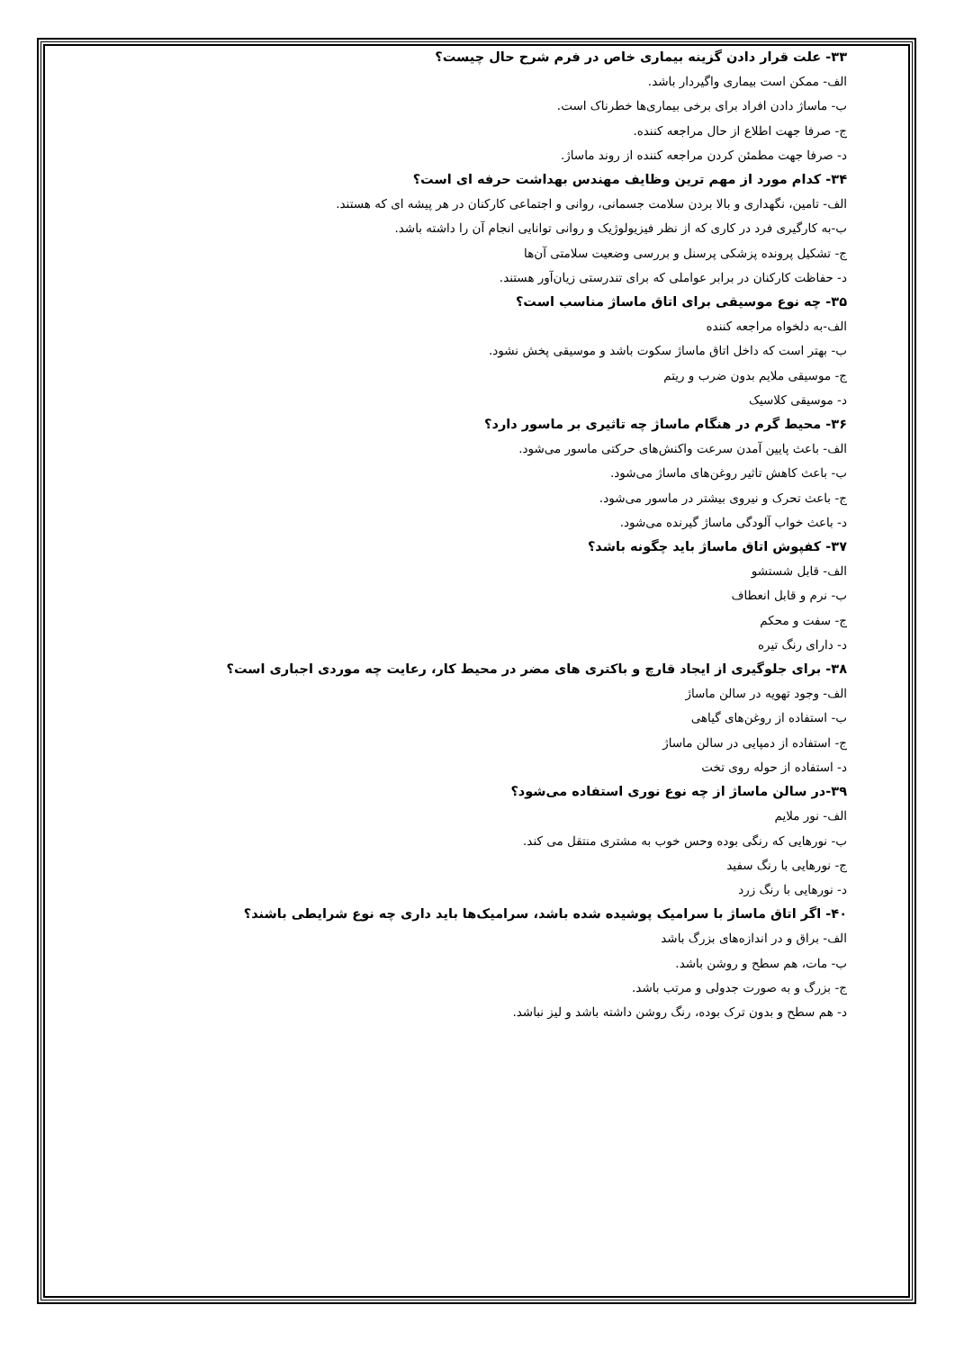۳۳- علت قرار دادن گزینه بیماری خاص در فرم شرح حال چیست؟
الف- ممکن است بیماری واگیردار باشد.
ب- ماساژ دادن افراد برای برخی بیماری‌ها خطرناک است.
ج- صرفا جهت اطلاع از حال مراجعه کننده.
د- صرفا جهت مطمئن کردن مراجعه کننده از روند ماساژ.
۳۴- کدام مورد از مهم ترین وظایف مهندس بهداشت حرفه ای است؟
الف- تامین، نگهداری و بالا بردن سلامت جسمانی، روانی و اجتماعی کارکنان در هر پیشه ای که هستند.
ب-به کارگیری فرد در کاری که از نظر فیزیولوژیک و روانی توانایی انجام آن را داشته باشد.
ج- تشکیل پرونده پزشکی پرسنل و بررسی وضعیت سلامتی آن‌ها
د- حفاظت کارکنان در برابر عواملی که برای تندرستی زیان‌آور هستند.
۳۵- چه نوع موسیقی برای اتاق ماساژ مناسب است؟
الف-به دلخواه مراجعه کننده
ب- بهتر است که داخل اتاق ماساژ سکوت باشد و موسیقی پخش نشود.
ج- موسیقی ملایم بدون ضرب و ریتم
د- موسیقی کلاسیک
۳۶- محیط گرم در هنگام ماساژ چه تاثیری بر ماسور دارد؟
الف- باعث پایین آمدن سرعت واکنش‌های حرکتی ماسور می‌شود.
ب- باعث کاهش تاثیر روغن‌های ماساژ می‌شود.
ج- باعث تحرک و نیروی بیشتر در ماسور می‌شود.
د- باعث خواب آلودگی ماساژ گیرنده می‌شود.
۳۷- کفپوش اتاق ماساژ باید چگونه باشد؟
الف- قابل شستشو
ب- نرم و قابل انعطاف
ج- سفت و محکم
د- دارای رنگ تیره
۳۸- برای جلوگیری از ایجاد قارچ و باکتری های مضر در محیط کار، رعایت چه موردی اجباری است؟
الف- وجود تهویه در سالن ماساژ
ب- استفاده از روغن‌های گیاهی
ج- استفاده از دمپایی در سالن ماساژ
د- استفاده از حوله روی تخت
۳۹-در سالن ماساژ از چه نوع نوری استفاده می‌شود؟
الف- نور ملایم
ب- نورهایی که رنگی بوده وحس خوب به مشتری منتقل می کند.
ج- نورهایی با رنگ سفید
د- نورهایی با رنگ زرد
۴۰- اگر اتاق ماساژ با سرامیک پوشیده شده باشد، سرامیک‌ها باید داری چه نوع شرایطی باشند؟
الف- براق و در اندازه‌های بزرگ باشد
ب- مات، هم سطح و روشن باشد.
ج- بزرگ و به صورت جدولی و مرتب باشد.
د- هم سطح و بدون ترک بوده، رنگ روشن داشته باشد و لیز نباشد.